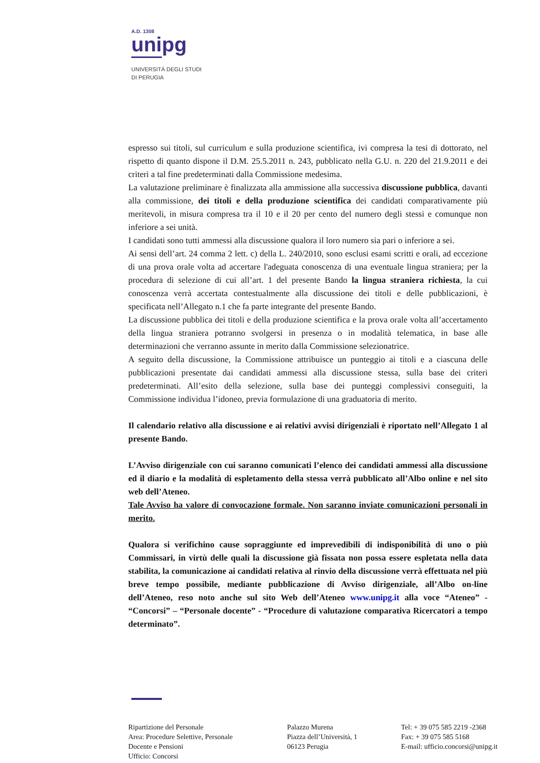A.D. 1308
unipg
UNIVERSITÀ DEGLI STUDI
DI PERUGIA
espresso sui titoli, sul curriculum e sulla produzione scientifica, ivi compresa la tesi di dottorato, nel rispetto di quanto dispone il D.M. 25.5.2011 n. 243, pubblicato nella G.U. n. 220 del 21.9.2011 e dei criteri a tal fine predeterminati dalla Commissione medesima.
La valutazione preliminare è finalizzata alla ammissione alla successiva discussione pubblica, davanti alla commissione, dei titoli e della produzione scientifica dei candidati comparativamente più meritevoli, in misura compresa tra il 10 e il 20 per cento del numero degli stessi e comunque non inferiore a sei unità.
I candidati sono tutti ammessi alla discussione qualora il loro numero sia pari o inferiore a sei.
Ai sensi dell’art. 24 comma 2 lett. c) della L. 240/2010, sono esclusi esami scritti e orali, ad eccezione di una prova orale volta ad accertare l'adeguata conoscenza di una eventuale lingua straniera; per la procedura di selezione di cui all’art. 1 del presente Bando la lingua straniera richiesta, la cui conoscenza verrà accertata contestualmente alla discussione dei titoli e delle pubblicazioni, è specificata nell’Allegato n.1 che fa parte integrante del presente Bando.
La discussione pubblica dei titoli e della produzione scientifica e la prova orale volta all’accertamento della lingua straniera potranno svolgersi in presenza o in modalità telematica, in base alle determinazioni che verranno assunte in merito dalla Commissione selezionatrice.
A seguito della discussione, la Commissione attribuisce un punteggio ai titoli e a ciascuna delle pubblicazioni presentate dai candidati ammessi alla discussione stessa, sulla base dei criteri predeterminati. All’esito della selezione, sulla base dei punteggi complessivi conseguiti, la Commissione individua l’idoneo, previa formulazione di una graduatoria di merito.
Il calendario relativo alla discussione e ai relativi avvisi dirigenziali è riportato nell’Allegato 1 al presente Bando.
L’Avviso dirigenziale con cui saranno comunicati l’elenco dei candidati ammessi alla discussione ed il diario e la modalità di espletamento della stessa verrà pubblicato all’Albo online e nel sito web dell’Ateneo.
Tale Avviso ha valore di convocazione formale. Non saranno inviate comunicazioni personali in merito.
Qualora si verifichino cause sopraggiunte ed imprevedibili di indisponibilità di uno o più Commissari, in virtù delle quali la discussione già fissata non possa essere espletata nella data stabilita, la comunicazione ai candidati relativa al rinvio della discussione verrà effettuata nel più breve tempo possibile, mediante pubblicazione di Avviso dirigenziale, all’Albo on-line dell’Ateneo, reso noto anche sul sito Web dell’Ateneo www.unipg.it alla voce “Ateneo” - “Concorsi” – “Personale docente” - “Procedure di valutazione comparativa Ricercatori a tempo determinato”.
Ripartizione del Personale
Area: Procedure Selettive, Personale
Docente e Pensioni
Ufficio: Concorsi
Palazzo Murena
Piazza dell’Università, 1
06123 Perugia
Tel: + 39 075 585 2219 -2368
Fax: + 39 075 585 5168
E-mail: ufficio.concorsi@unipg.it